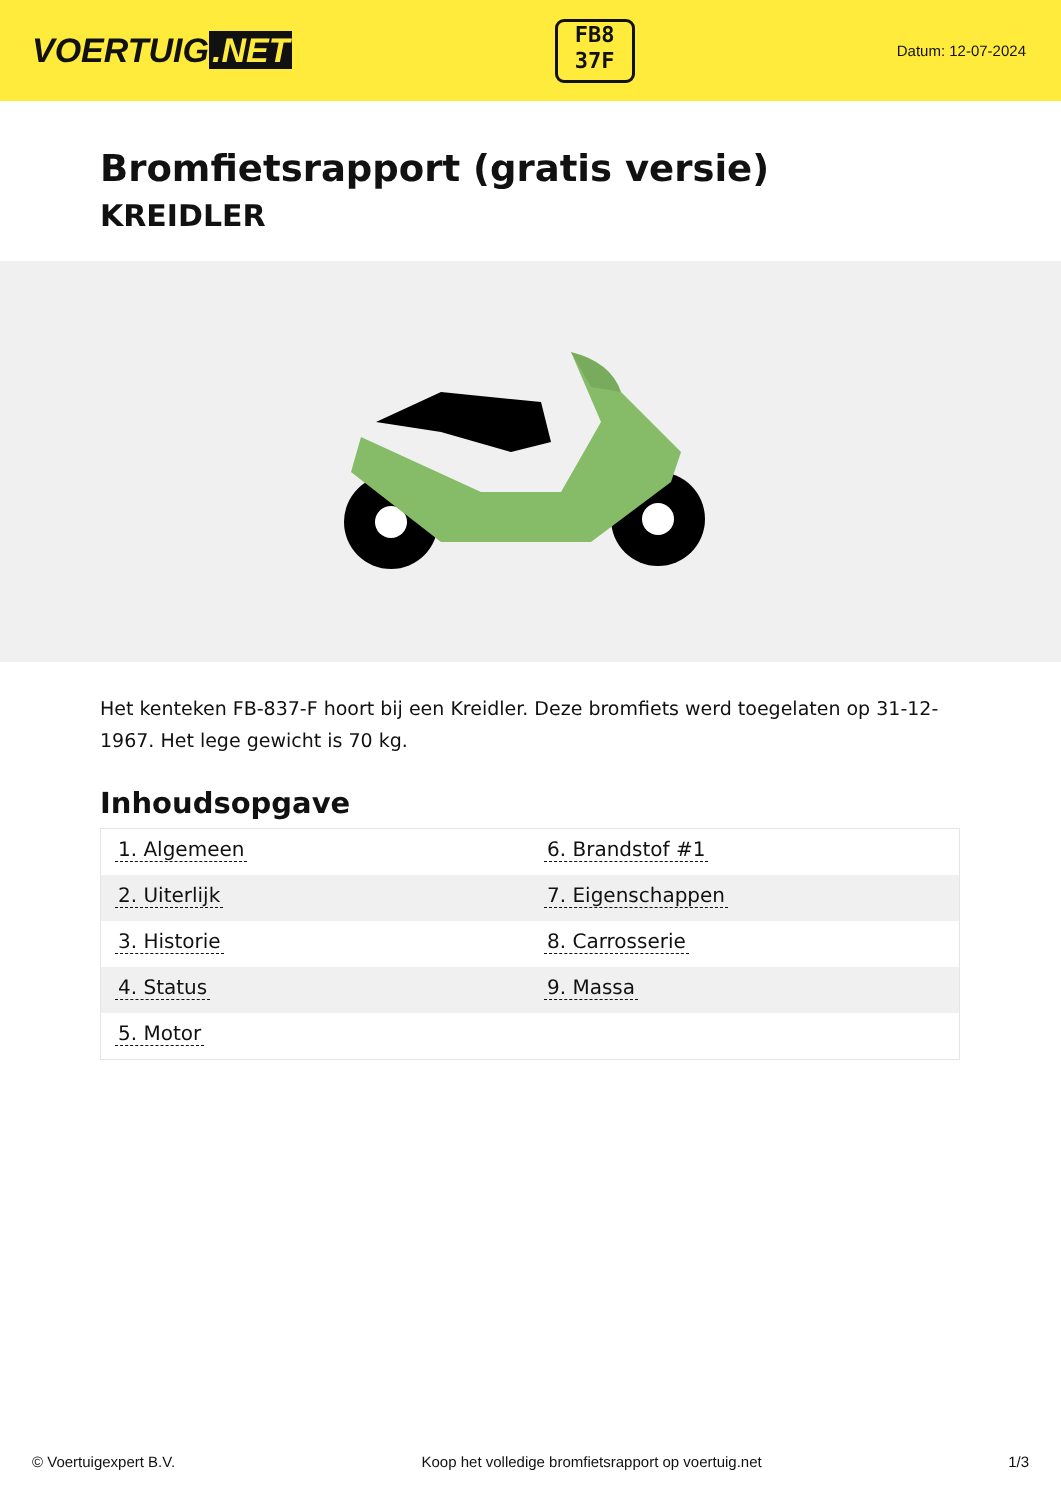VOERTUIG.NET
FB8
37F
Datum: 12-07-2024
Bromfietsrapport (gratis versie)
KREIDLER
Het kenteken FB-837-F hoort bij een Kreidler. Deze bromfiets werd toegelaten op 31-12-1967. Het lege gewicht is 70 kg.
Inhoudsopgave
| 1. Algemeen | 6. Brandstof #1 |
| 2. Uiterlijk | 7. Eigenschappen |
| 3. Historie | 8. Carrosserie |
| 4. Status | 9. Massa |
| 5. Motor | |
© Voertuigexpert B.V. Koop het volledige bromfietsrapport op voertuig.net
1/3